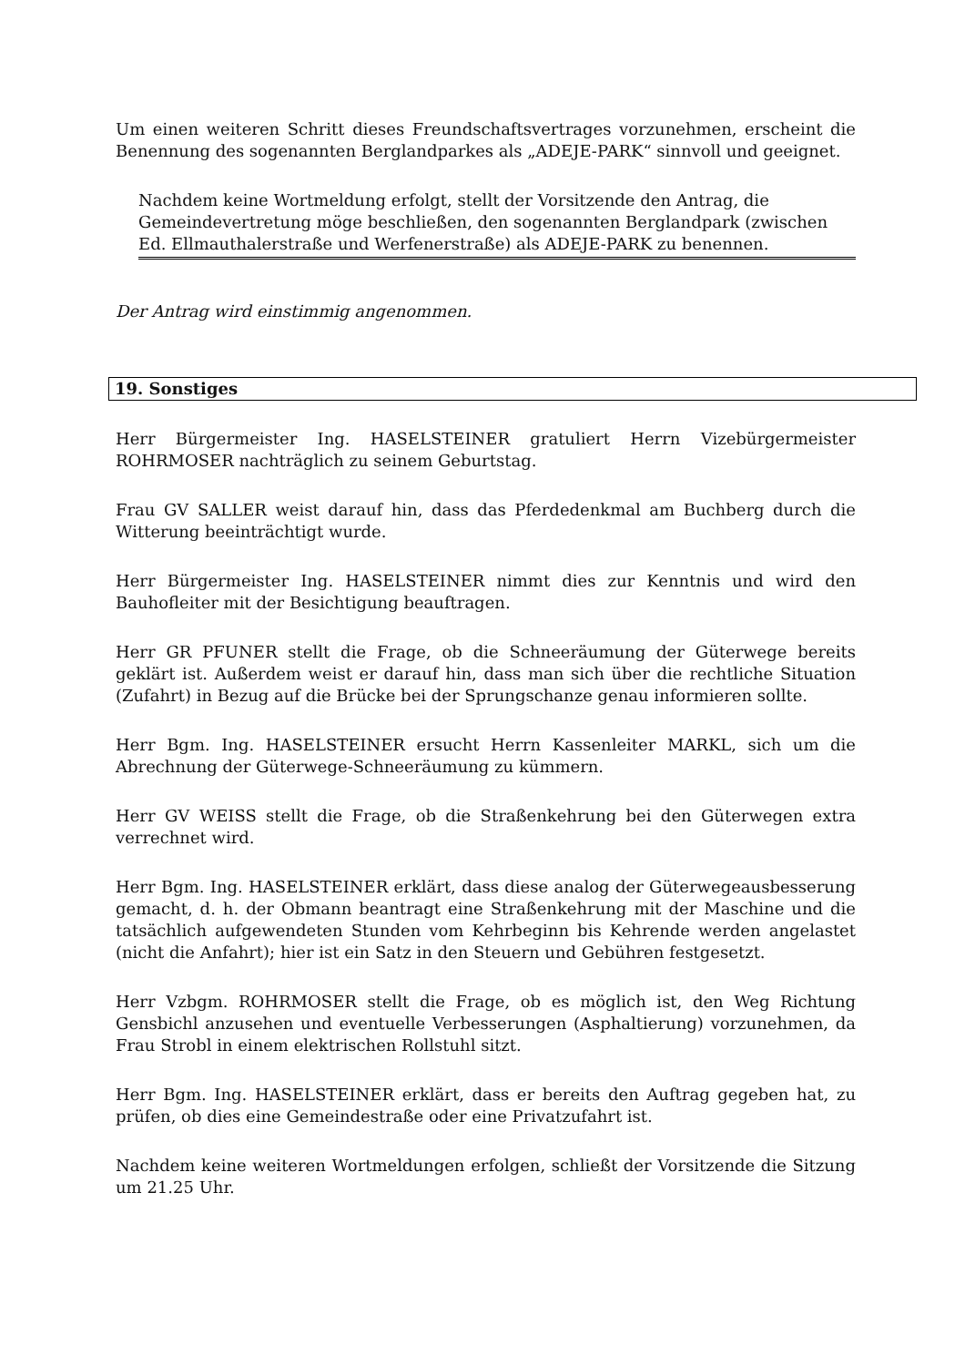Um einen weiteren Schritt dieses Freundschaftsvertrages vorzunehmen, erscheint die Benennung des sogenannten Berglandparkes als „ADEJE-PARK“ sinnvoll und geeignet.
Nachdem keine Wortmeldung erfolgt, stellt der Vorsitzende den Antrag, die Gemeindevertretung möge beschließen, den sogenannten Berglandpark (zwischen Ed. Ellmauthalerstraße und Werfenerstraße) als ADEJE-PARK zu benennen.
Der Antrag wird einstimmig angenommen.
19. Sonstiges
Herr Bürgermeister Ing. HASELSTEINER gratuliert Herrn Vizebürgermeister ROHRMOSER nachträglich zu seinem Geburtstag.
Frau GV SALLER weist darauf hin, dass das Pferdedenkmal am Buchberg durch die Witterung beeinträchtigt wurde.
Herr Bürgermeister Ing. HASELSTEINER nimmt dies zur Kenntnis und wird den Bauhofleiter mit der Besichtigung beauftragen.
Herr GR PFUNER stellt die Frage, ob die Schneeräumung der Güterwege bereits geklärt ist. Außerdem weist er darauf hin, dass man sich über die rechtliche Situation (Zufahrt) in Bezug auf die Brücke bei der Sprungschanze genau informieren sollte.
Herr Bgm. Ing. HASELSTEINER ersucht Herrn Kassenleiter MARKL, sich um die Abrechnung der Güterwege-Schneeräumung zu kümmern.
Herr GV WEISS stellt die Frage, ob die Straßenkehrung bei den Güterwegen extra verrechnet wird.
Herr Bgm. Ing. HASELSTEINER erklärt, dass diese analog der Güterwegeausbesserung gemacht, d. h. der Obmann beantragt eine Straßenkehrung mit der Maschine und die tatsächlich aufgewendeten Stunden vom Kehrbeginn bis Kehrende werden angelastet (nicht die Anfahrt); hier ist ein Satz in den Steuern und Gebühren festgesetzt.
Herr Vzbgm. ROHRMOSER stellt die Frage, ob es möglich ist, den Weg Richtung Gensbichl anzusehen und eventuelle Verbesserungen (Asphaltierung) vorzunehmen, da Frau Strobl in einem elektrischen Rollstuhl sitzt.
Herr Bgm. Ing. HASELSTEINER erklärt, dass er bereits den Auftrag gegeben hat, zu prüfen, ob dies eine Gemeindestraße oder eine Privatzufahrt ist.
Nachdem keine weiteren Wortmeldungen erfolgen, schließt der Vorsitzende die Sitzung um 21.25 Uhr.